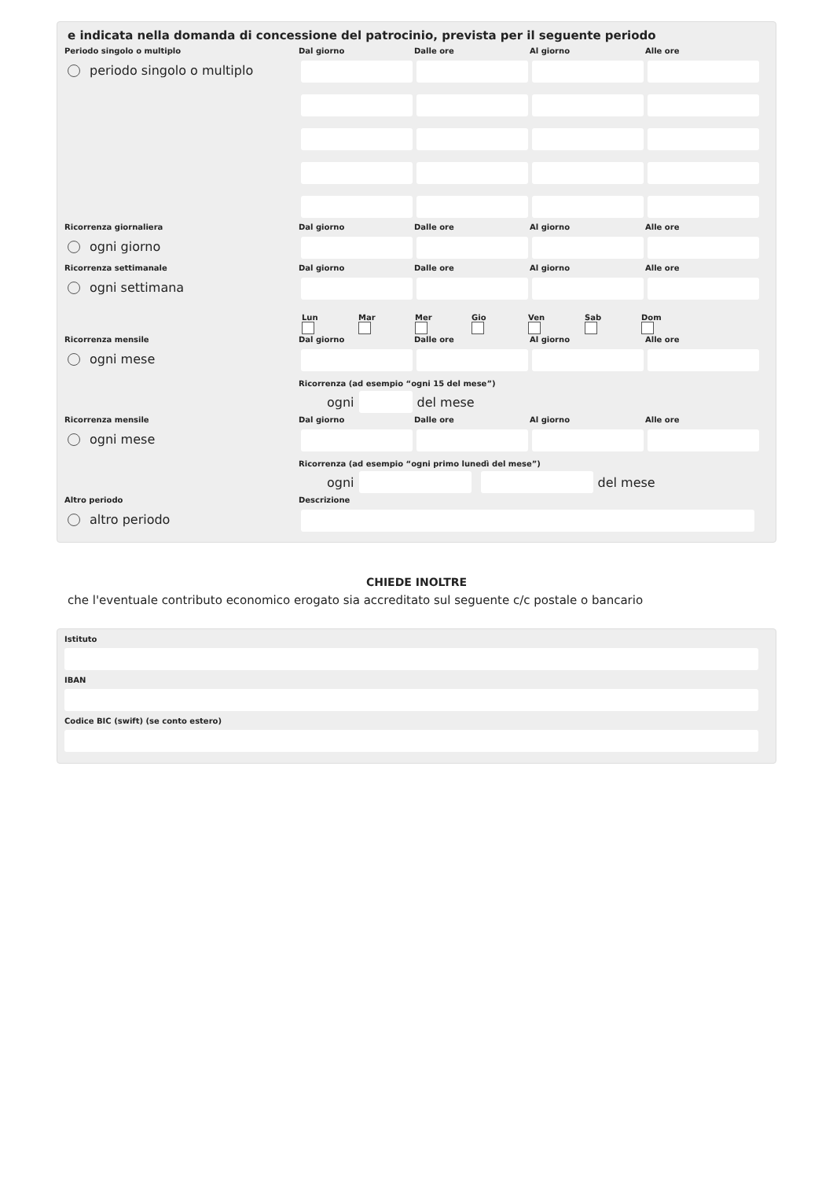e indicata nella domanda di concessione del patrocinio, prevista per il seguente periodo
Periodo singolo o multiplo
periodo singolo o multiplo
Dal giorno
Dalle ore
Al giorno
Alle ore
Ricorrenza giornaliera
ogni giorno
Dal giorno
Dalle ore
Al giorno
Alle ore
Ricorrenza settimanale
ogni settimana
Dal giorno
Dalle ore
Al giorno
Alle ore
Lun Mar Mer Gio Ven Sab Dom
Ricorrenza mensile
ogni mese
Dal giorno
Dalle ore
Al giorno
Alle ore
Ricorrenza (ad esempio “ogni 15 del mese”)
ogni
del mese
Ricorrenza mensile
ogni mese
Dal giorno
Dalle ore
Al giorno
Alle ore
Ricorrenza (ad esempio “ogni primo lunedì del mese”)
ogni
del mese
Altro periodo
altro periodo
Descrizione
CHIEDE INOLTRE
che l'eventuale contributo economico erogato sia accreditato sul seguente c/c postale o bancario
Istituto
IBAN
Codice BIC (swift) (se conto estero)